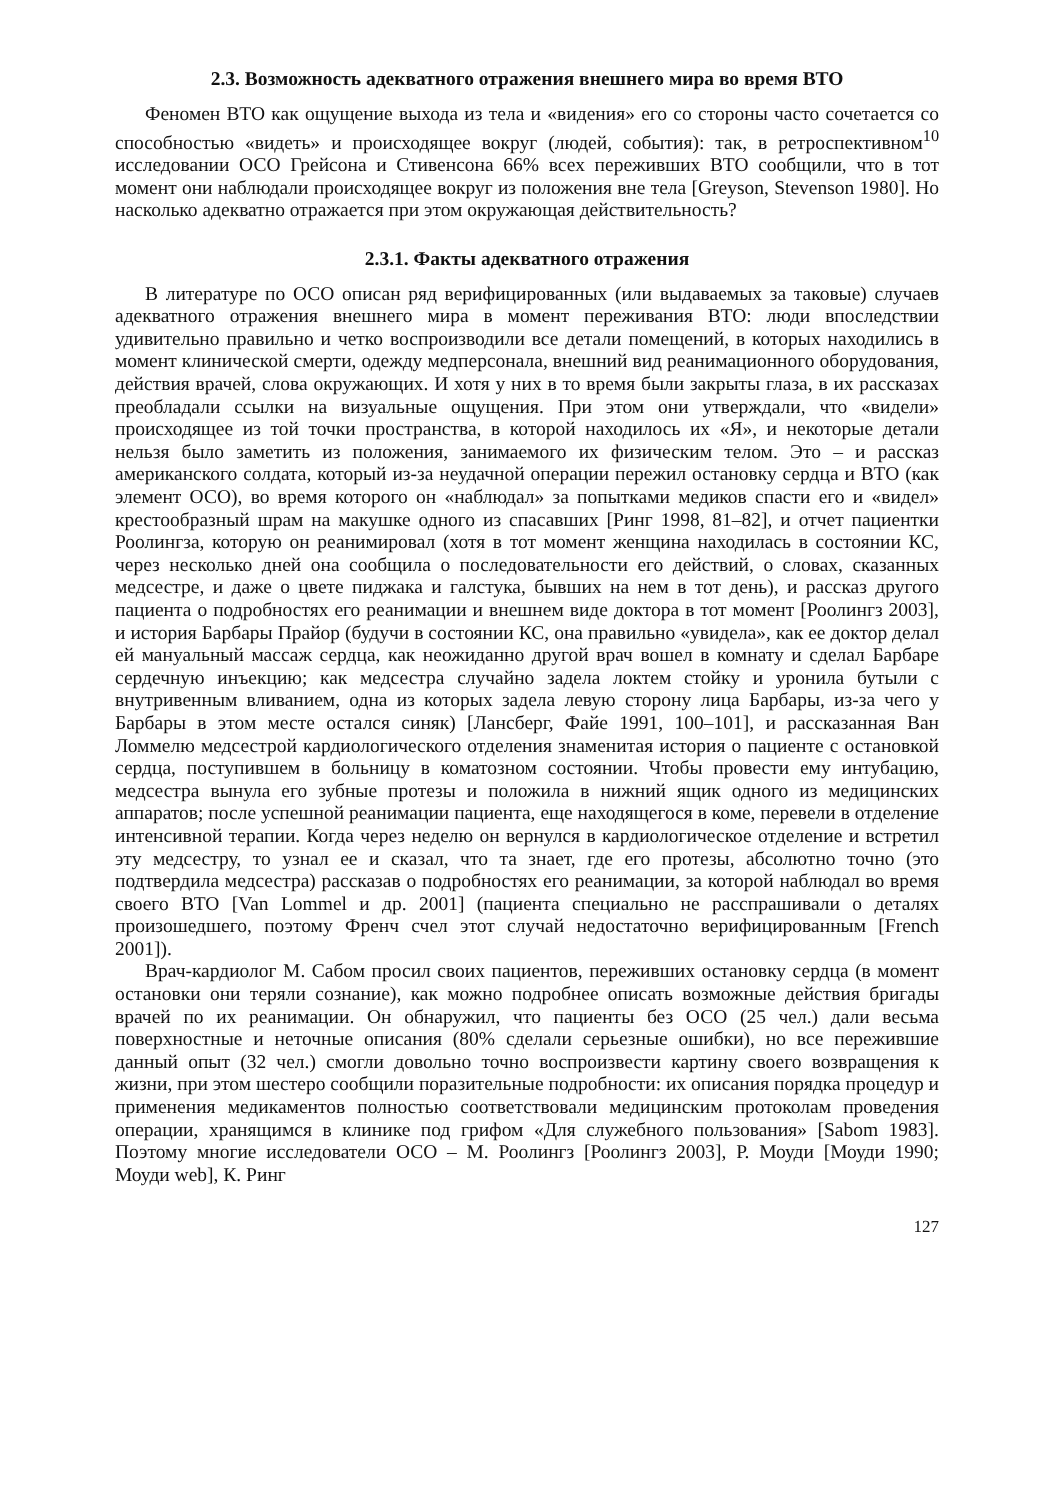2.3. Возможность адекватного отражения внешнего мира во время ВТО
Феномен ВТО как ощущение выхода из тела и «видения» его со стороны часто сочетается со способностью «видеть» и происходящее вокруг (людей, события): так, в ретроспективном<sup>10</sup> исследовании ОСО Грейсона и Стивенсона 66% всех переживших ВТО сообщили, что в тот момент они наблюдали происходящее вокруг из положения вне тела [Greyson, Stevenson 1980]. Но насколько адекватно отражается при этом окружающая действительность?
2.3.1. Факты адекватного отражения
В литературе по ОСО описан ряд верифицированных (или выдаваемых за таковые) случаев адекватного отражения внешнего мира в момент переживания ВТО: люди впоследствии удивительно правильно и четко воспроизводили все детали помещений, в которых находились в момент клинической смерти, одежду медперсонала, внешний вид реанимационного оборудования, действия врачей, слова окружающих. И хотя у них в то время были закрыты глаза, в их рассказах преобладали ссылки на визуальные ощущения. При этом они утверждали, что «видели» происходящее из той точки пространства, в которой находилось их «Я», и некоторые детали нельзя было заметить из положения, занимаемого их физическим телом. Это – и рассказ американского солдата, который из-за неудачной операции пережил остановку сердца и ВТО (как элемент ОСО), во время которого он «наблюдал» за попытками медиков спасти его и «видел» крестообразный шрам на макушке одного из спасавших [Ринг 1998, 81–82], и отчет пациентки Роолингза, которую он реанимировал (хотя в тот момент женщина находилась в состоянии КС, через несколько дней она сообщила о последовательности его действий, о словах, сказанных медсестре, и даже о цвете пиджака и галстука, бывших на нем в тот день), и рассказ другого пациента о подробностях его реанимации и внешнем виде доктора в тот момент [Роолингз 2003], и история Барбары Прайор (будучи в состоянии КС, она правильно «увидела», как ее доктор делал ей мануальный массаж сердца, как неожиданно другой врач вошел в комнату и сделал Барбаре сердечную инъекцию; как медсестра случайно задела локтем стойку и уронила бутыли с внутривенным вливанием, одна из которых задела левую сторону лица Барбары, из-за чего у Барбары в этом месте остался синяк) [Лансберг, Файе 1991, 100–101], и рассказанная Ван Ломмелю медсестрой кардиологического отделения знаменитая история о пациенте с остановкой сердца, поступившем в больницу в коматозном состоянии. Чтобы провести ему интубацию, медсестра вынула его зубные протезы и положила в нижний ящик одного из медицинских аппаратов; после успешной реанимации пациента, еще находящегося в коме, перевели в отделение интенсивной терапии. Когда через неделю он вернулся в кардиологическое отделение и встретил эту медсестру, то узнал ее и сказал, что та знает, где его протезы, абсолютно точно (это подтвердила медсестра) рассказав о подробностях его реанимации, за которой наблюдал во время своего ВТО [Van Lommel и др. 2001] (пациента специально не расспрашивали о деталях произошедшего, поэтому Френч счел этот случай недостаточно верифицированным [French 2001]).
Врач-кардиолог М. Сабом просил своих пациентов, переживших остановку сердца (в момент остановки они теряли сознание), как можно подробнее описать возможные действия бригады врачей по их реанимации. Он обнаружил, что пациенты без ОСО (25 чел.) дали весьма поверхностные и неточные описания (80% сделали серьезные ошибки), но все пережившие данный опыт (32 чел.) смогли довольно точно воспроизвести картину своего возвращения к жизни, при этом шестеро сообщили поразительные подробности: их описания порядка процедур и применения медикаментов полностью соответствовали медицинским протоколам проведения операции, хранящимся в клинике под грифом «Для служебного пользования» [Sabom 1983]. Поэтому многие исследователи ОСО – М. Роолингз [Роолингз 2003], Р. Моуди [Моуди 1990; Моуди web], К. Ринг
127